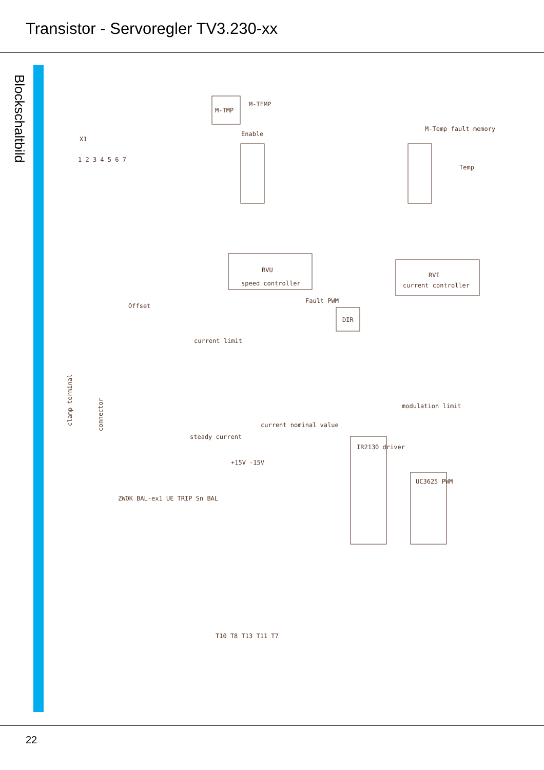Transistor - Servoregler TV3.230-xx
Blockschaltbild
M-TMP
M-TEMP
Enable
M-Temp fault memory
Temp
RVU
speed controller
RVI
current controller
DIR
current limit
steady current
current nominal value
modulation limit
IR2130 driver
UC3625 PWM
1 2 3 4 5 6 7
X1
clamp terminal
connector
Offset
T10 T8 T13 T11 T7
ZWOK BAL-ex1 UE TRIP Sn BAL
+15V -15V
Fault PWM
22